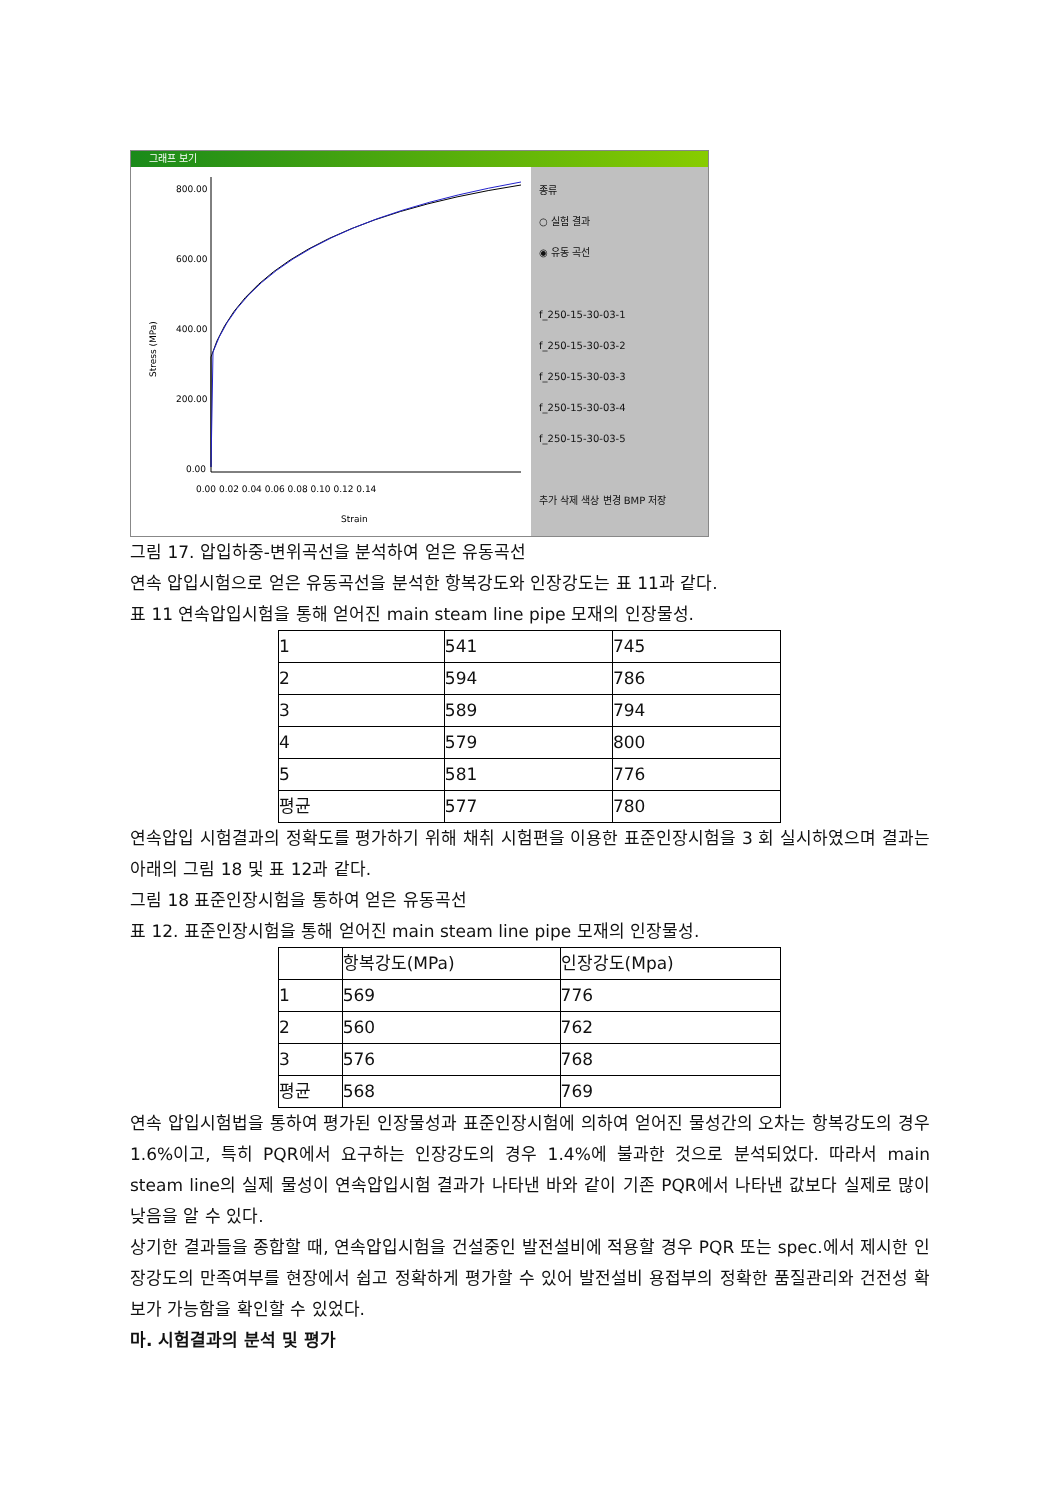그래프 보기
Stress (MPa)
800.00
600.00
400.00
200.00
0.00
0.00 0.02 0.04 0.06 0.08 0.10 0.12 0.14
Strain
종류
○ 실험 결과
◉ 유동 곡선
f_250-15-30-03-1
f_250-15-30-03-2
f_250-15-30-03-3
f_250-15-30-03-4
f_250-15-30-03-5
추가 삭제 색상 변경 BMP 저장
그림 17. 압입하중-변위곡선을 분석하여 얻은 유동곡선
연속 압입시험으로 얻은 유동곡선을 분석한 항복강도와 인장강도는 표 11과 같다.
표 11 연속압입시험을 통해 얻어진 main steam line pipe 모재의 인장물성.
| 1 | 541 | 745 |
| 2 | 594 | 786 |
| 3 | 589 | 794 |
| 4 | 579 | 800 |
| 5 | 581 | 776 |
| 평균 | 577 | 780 |
연속압입 시험결과의 정확도를 평가하기 위해 채취 시험편을 이용한 표준인장시험을 3 회 실시하였으며 결과는 아래의 그림 18 및 표 12과 같다.
그림 18 표준인장시험을 통하여 얻은 유동곡선
표 12. 표준인장시험을 통해 얻어진 main steam line pipe 모재의 인장물성.
| | 항복강도(MPa) | 인장강도(Mpa) |
| 1 | 569 | 776 |
| 2 | 560 | 762 |
| 3 | 576 | 768 |
| 평균 | 568 | 769 |
연속 압입시험법을 통하여 평가된 인장물성과 표준인장시험에 의하여 얻어진 물성간의 오차는 항복강도의 경우 1.6%이고, 특히 PQR에서 요구하는 인장강도의 경우 1.4%에 불과한 것으로 분석되었다. 따라서 main steam line의 실제 물성이 연속압입시험 결과가 나타낸 바와 같이 기존 PQR에서 나타낸 값보다 실제로 많이 낮음을 알 수 있다.
상기한 결과들을 종합할 때, 연속압입시험을 건설중인 발전설비에 적용할 경우 PQR 또는 spec.에서 제시한 인장강도의 만족여부를 현장에서 쉽고 정확하게 평가할 수 있어 발전설비 용접부의 정확한 품질관리와 건전성 확보가 가능함을 확인할 수 있었다.
마. 시험결과의 분석 및 평가